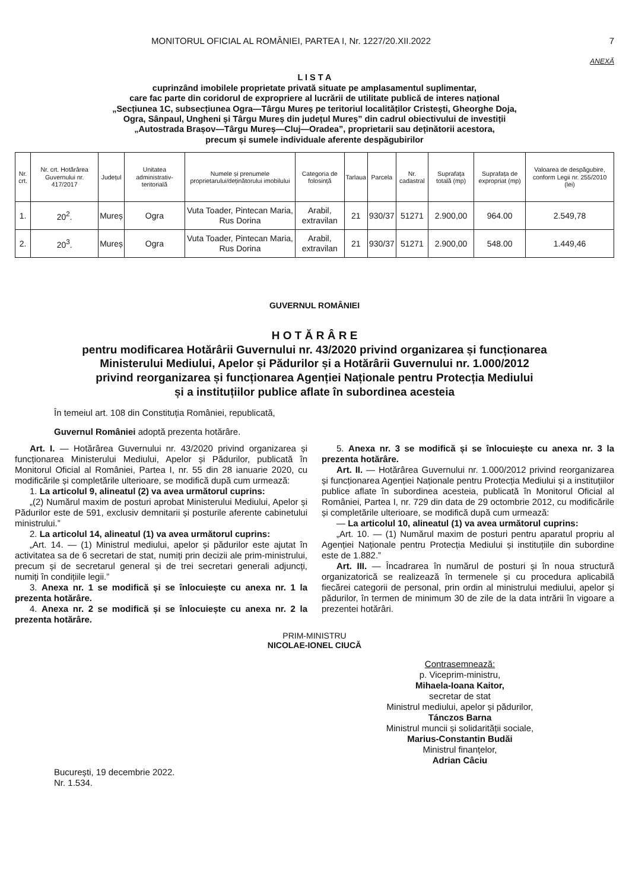MONITORUL OFICIAL AL ROMÂNIEI, PARTEA I, Nr. 1227/20.XII.2022 7
ANEXĂ
L I S T A
cuprinzând imobilele proprietate privată situate pe amplasamentul suplimentar,
care fac parte din coridorul de expropriere al lucrării de utilitate publică de interes național
„Secțiunea 1C, subsecțiunea Ogra—Târgu Mureș pe teritoriul localităților Cristești, Gheorghe Doja,
Ogra, Sânpaul, Ungheni și Târgu Mureș din județul Mureș” din cadrul obiectivului de investiții
„Autostrada Brașov—Târgu Mureș—Cluj—Oradea”, proprietarii sau deținătorii acestora,
precum și sumele individuale aferente despăgubirilor
| Nr. crt. | Nr. crt. Hotărârea Guvernului nr. 417/2017 | Județul | Unitatea administrativ-teritorială | Numele și prenumele proprietarului/deținătorului imobilului | Categoria de folosință | Tarlaua | Parcela | Nr. cadastral | Suprafața totală (mp) | Suprafața de expropriat (mp) | Valoarea de despăgubire, conform Legii nr. 255/2010 (lei) |
| --- | --- | --- | --- | --- | --- | --- | --- | --- | --- | --- | --- |
| 1. | 20<sup>2</sup>. | Mureș | Ogra | Vuta Toader, Pintecan Maria, Rus Dorina | Arabil, extravilan | 21 | 930/37 | 51271 | 2.900,00 | 964.00 | 2.549,78 |
| 2. | 20<sup>3</sup>. | Mureș | Ogra | Vuta Toader, Pintecan Maria, Rus Dorina | Arabil, extravilan | 21 | 930/37 | 51271 | 2.900,00 | 548.00 | 1.449,46 |
GUVERNUL ROMÂNIEI
H O T Ă R Â R E
pentru modificarea Hotărârii Guvernului nr. 43/2020 privind organizarea și funcționarea
Ministerului Mediului, Apelor și Pădurilor și a Hotărârii Guvernului nr. 1.000/2012
privind reorganizarea și funcționarea Agenției Naționale pentru Protecția Mediului
și a instituțiilor publice aflate în subordinea acesteia
În temeiul art. 108 din Constituția României, republicată,
Guvernul României adoptă prezenta hotărâre.
Art. I. — Hotărârea Guvernului nr. 43/2020 privind organizarea și funcționarea Ministerului Mediului, Apelor și Pădurilor, publicată în Monitorul Oficial al României, Partea I, nr. 55 din 28 ianuarie 2020, cu modificările și completările ulterioare, se modifică după cum urmează:
1. La articolul 9, alineatul (2) va avea următorul cuprins:
„(2) Numărul maxim de posturi aprobat Ministerului Mediului, Apelor și Pădurilor este de 591, exclusiv demnitarii și posturile aferente cabinetului ministrului.”
2. La articolul 14, alineatul (1) va avea următorul cuprins:
„Art. 14. — (1) Ministrul mediului, apelor și pădurilor este ajutat în activitatea sa de 6 secretari de stat, numiți prin decizii ale prim-ministrului, precum și de secretarul general și de trei secretari generali adjuncți, numiți în condițiile legii.”
3. Anexa nr. 1 se modifică și se înlocuiește cu anexa nr. 1 la prezenta hotărâre.
4. Anexa nr. 2 se modifică și se înlocuiește cu anexa nr. 2 la prezenta hotărâre.
5. Anexa nr. 3 se modifică și se înlocuiește cu anexa nr. 3 la prezenta hotărâre.
Art. II. — Hotărârea Guvernului nr. 1.000/2012 privind reorganizarea și funcționarea Agenției Naționale pentru Protecția Mediului și a instituțiilor publice aflate în subordinea acesteia, publicată în Monitorul Oficial al României, Partea I, nr. 729 din data de 29 octombrie 2012, cu modificările și completările ulterioare, se modifică după cum urmează:
— La articolul 10, alineatul (1) va avea următorul cuprins:
„Art. 10. — (1) Numărul maxim de posturi pentru aparatul propriu al Agenției Naționale pentru Protecția Mediului și instituțiile din subordine este de 1.882.”
Art. III. — Încadrarea în numărul de posturi și în noua structură organizatorică se realizează în termenele și cu procedura aplicabilă fiecărei categorii de personal, prin ordin al ministrului mediului, apelor și pădurilor, în termen de minimum 30 de zile de la data intrării în vigoare a prezentei hotărâri.
PRIM-MINISTRU
NICOLAE-IONEL CIUCĂ
Contrasemnează:
p. Viceprim-ministru,
Mihaela-Ioana Kaitor,
secretar de stat
Ministrul mediului, apelor și pădurilor,
Tánczos Barna
Ministrul muncii și solidarității sociale,
Marius-Constantin Budăi
Ministrul finanțelor,
Adrian Câciu
București, 19 decembrie 2022.
Nr. 1.534.